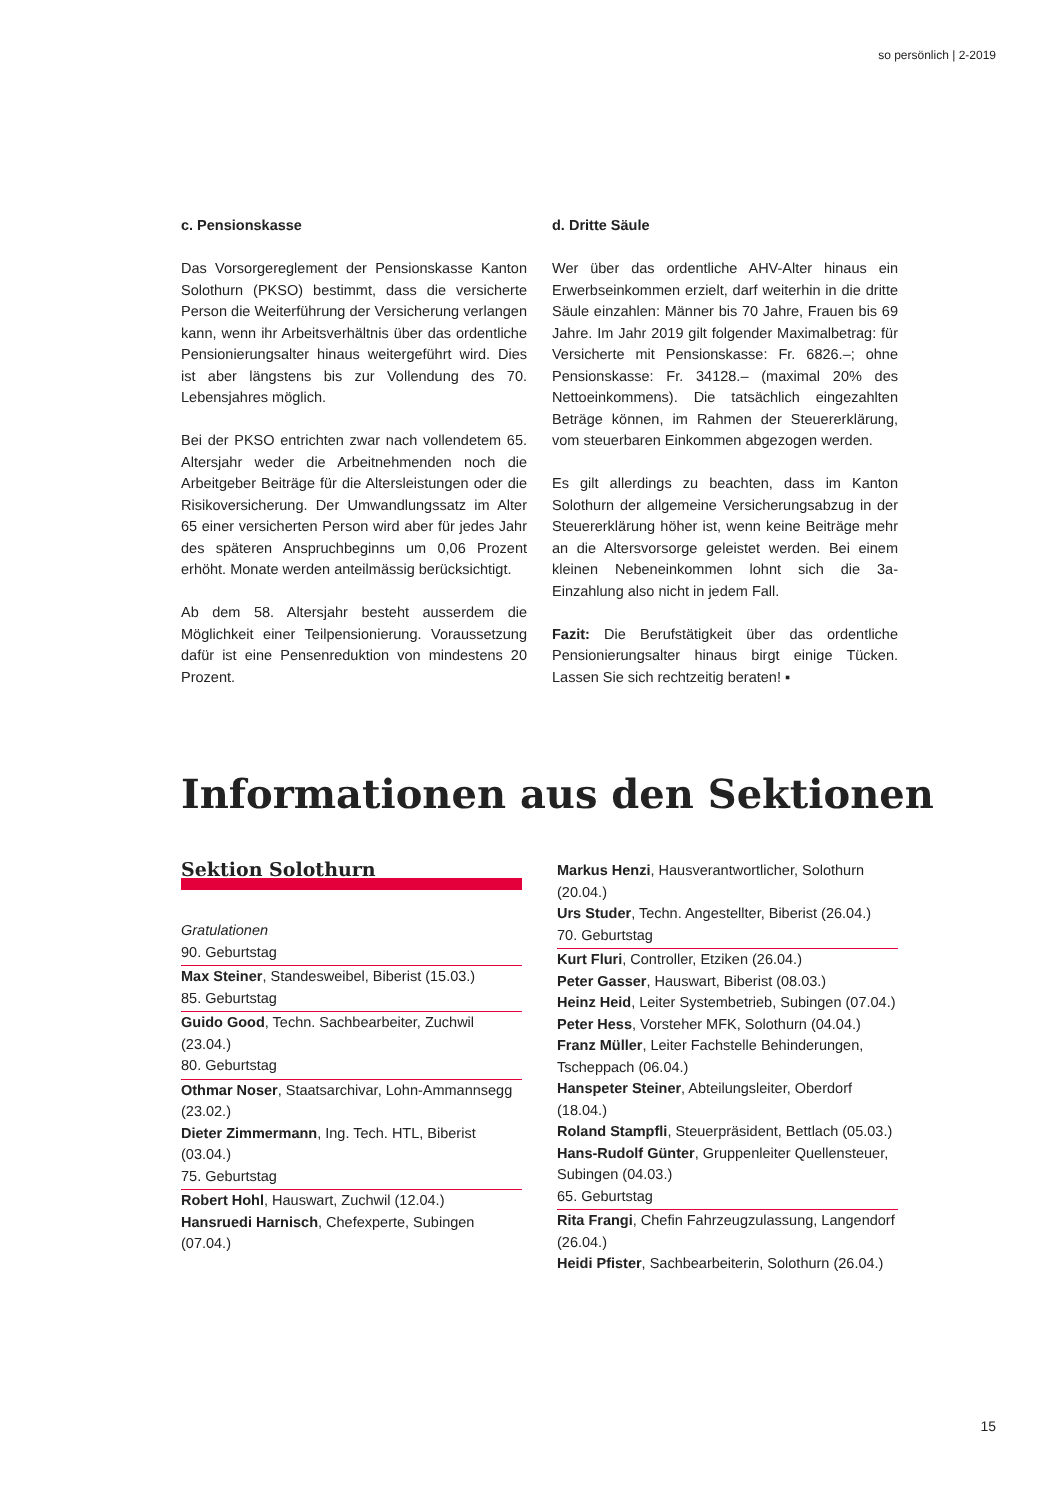so persönlich | 2-2019
c. Pensionskasse
Das Vorsorgereglement der Pensionskasse Kanton Solothurn (PKSO) bestimmt, dass die versicherte Person die Weiterführung der Versicherung verlangen kann, wenn ihr Arbeitsverhältnis über das ordentliche Pensionierungsalter hinaus weitergeführt wird. Dies ist aber längstens bis zur Vollendung des 70. Lebensjahres möglich.
Bei der PKSO entrichten zwar nach vollendetem 65. Altersjahr weder die Arbeitnehmenden noch die Arbeitgeber Beiträge für die Altersleistungen oder die Risikoversicherung. Der Umwandlungssatz im Alter 65 einer versicherten Person wird aber für jedes Jahr des späteren Anspruchbeginns um 0,06 Prozent erhöht. Monate werden anteilmässig berücksichtigt.
Ab dem 58. Altersjahr besteht ausserdem die Möglichkeit einer Teilpensionierung. Voraussetzung dafür ist eine Pensenreduktion von mindestens 20 Prozent.
d. Dritte Säule
Wer über das ordentliche AHV-Alter hinaus ein Erwerbseinkommen erzielt, darf weiterhin in die dritte Säule einzahlen: Männer bis 70 Jahre, Frauen bis 69 Jahre. Im Jahr 2019 gilt folgender Maximalbetrag: für Versicherte mit Pensionskasse: Fr. 6826.–; ohne Pensionskasse: Fr. 34128.– (maximal 20% des Nettoeinkommens). Die tatsächlich eingezahlten Beträge können, im Rahmen der Steuererklärung, vom steuerbaren Einkommen abgezogen werden.
Es gilt allerdings zu beachten, dass im Kanton Solothurn der allgemeine Versicherungsabzug in der Steuererklärung höher ist, wenn keine Beiträge mehr an die Altersvorsorge geleistet werden. Bei einem kleinen Nebeneinkommen lohnt sich die 3a-Einzahlung also nicht in jedem Fall.
Fazit: Die Berufstätigkeit über das ordentliche Pensionierungsalter hinaus birgt einige Tücken. Lassen Sie sich rechtzeitig beraten! ▪
Informationen aus den Sektionen
Sektion Solothurn
Gratulationen
90. Geburtstag
Max Steiner, Standesweibel, Biberist (15.03.)
85. Geburtstag
Guido Good, Techn. Sachbearbeiter, Zuchwil (23.04.)
80. Geburtstag
Othmar Noser, Staatsarchivar, Lohn-Ammannsegg (23.02.)
Dieter Zimmermann, Ing. Tech. HTL, Biberist (03.04.)
75. Geburtstag
Robert Hohl, Hauswart, Zuchwil (12.04.)
Hansruedi Harnisch, Chefexperte, Subingen (07.04.)
Markus Henzi, Hausverantwortlicher, Solothurn (20.04.)
Urs Studer, Techn. Angestellter, Biberist (26.04.)
70. Geburtstag
Kurt Fluri, Controller, Etziken (26.04.)
Peter Gasser, Hauswart, Biberist (08.03.)
Heinz Heid, Leiter Systembetrieb, Subingen (07.04.)
Peter Hess, Vorsteher MFK, Solothurn (04.04.)
Franz Müller, Leiter Fachstelle Behinderungen, Tscheppach (06.04.)
Hanspeter Steiner, Abteilungsleiter, Oberdorf (18.04.)
Roland Stampfli, Steuerpräsident, Bettlach (05.03.)
Hans-Rudolf Günter, Gruppenleiter Quellensteuer, Subingen (04.03.)
65. Geburtstag
Rita Frangi, Chefin Fahrzeugzulassung, Langendorf (26.04.)
Heidi Pfister, Sachbearbeiterin, Solothurn (26.04.)
15